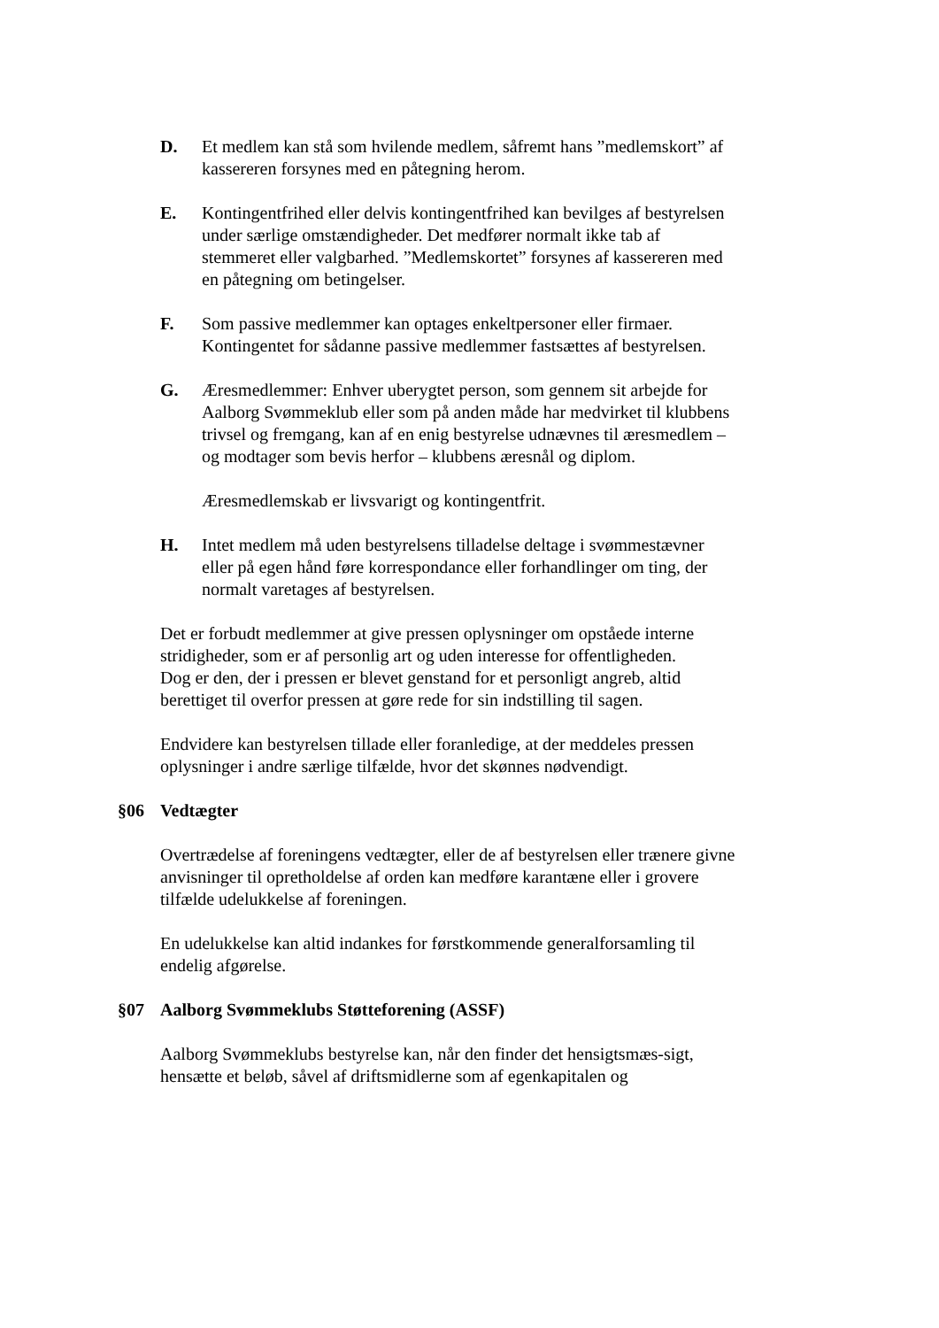D. Et medlem kan stå som hvilende medlem, såfremt hans ”medlemskort” af kassereren forsynes med en påtegning herom.
E. Kontingentfrihed eller delvis kontingentfrihed kan bevilges af bestyrelsen under særlige omstændigheder. Det medfører normalt ikke tab af stemmeret eller valgbarhed. ”Medlemskortet” forsynes af kassereren med en påtegning om betingelser.
F. Som passive medlemmer kan optages enkeltpersoner eller firmaer. Kontingentet for sådanne passive medlemmer fastsættes af bestyrelsen.
G. Æresmedlemmer: Enhver uberygtet person, som gennem sit arbejde for Aalborg Svømmeklub eller som på anden måde har medvirket til klubbens trivsel og fremgang, kan af en enig bestyrelse udnævnes til æresmedlem – og modtager som bevis herfor – klubbens æresnål og diplom.
Æresmedlemskab er livsvarigt og kontingentfrit.
H. Intet medlem må uden bestyrelsens tilladelse deltage i svømmestævner eller på egen hånd føre korrespondance eller forhandlinger om ting, der normalt varetages af bestyrelsen.
Det er forbudt medlemmer at give pressen oplysninger om opståede interne stridigheder, som er af personlig art og uden interesse for offentligheden.
Dog er den, der i pressen er blevet genstand for et personligt angreb, altid berettiget til overfor pressen at gøre rede for sin indstilling til sagen.
Endvidere kan bestyrelsen tillade eller foranledige, at der meddeles pressen oplysninger i andre særlige tilfælde, hvor det skønnes nødvendigt.
§06 Vedtægter
Overtrædelse af foreningens vedtægter, eller de af bestyrelsen eller trænere givne anvisninger til opretholdelse af orden kan medføre karantæne eller i grovere tilfælde udelukkelse af foreningen.
En udelukkelse kan altid indankes for førstkommende generalforsamling til endelig afgørelse.
§07 Aalborg Svømmeklubs Støtteforening (ASSF)
Aalborg Svømmeklubs bestyrelse kan, når den finder det hensigtsmæs-sigt, hensætte et beløb, såvel af driftsmidlerne som af egenkapitalen og